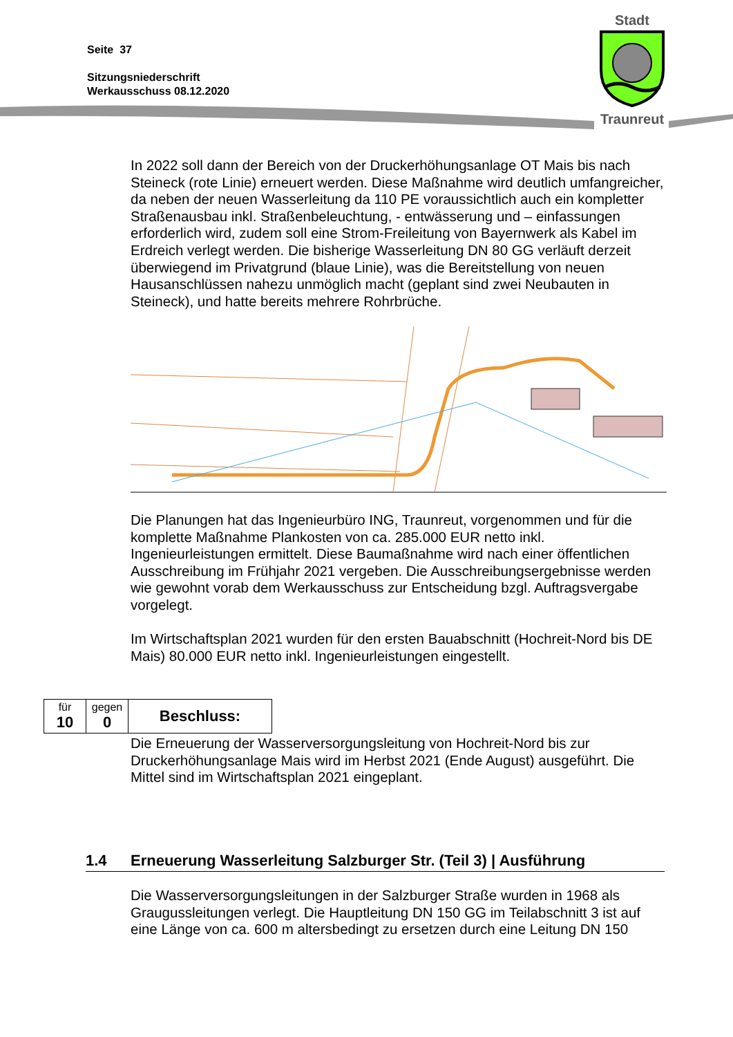Seite 37
Sitzungsniederschrift
Werkausschuss 08.12.2020
Stadt
Traunreut
In 2022 soll dann der Bereich von der Druckerhöhungsanlage OT Mais bis nach Steineck (rote Linie) erneuert werden. Diese Maßnahme wird deutlich umfangreicher, da neben der neuen Wasserleitung da 110 PE voraussichtlich auch ein kompletter Straßenausbau inkl. Straßenbeleuchtung, - entwässerung und – einfassungen erforderlich wird, zudem soll eine Strom-Freileitung von Bayernwerk als Kabel im Erdreich verlegt werden. Die bisherige Wasserleitung DN 80 GG verläuft derzeit überwiegend im Privatgrund (blaue Linie), was die Bereitstellung von neuen Hausanschlüssen nahezu unmöglich macht (geplant sind zwei Neubauten in Steineck), und hatte bereits mehrere Rohrbrüche.
Die Planungen hat das Ingenieurbüro ING, Traunreut, vorgenommen und für die komplette Maßnahme Plankosten von ca. 285.000 EUR netto inkl. Ingenieurleistungen ermittelt. Diese Baumaßnahme wird nach einer öffentlichen Ausschreibung im Frühjahr 2021 vergeben. Die Ausschreibungsergebnisse werden wie gewohnt vorab dem Werkausschuss zur Entscheidung bzgl. Auftragsvergabe vorgelegt.
Im Wirtschaftsplan 2021 wurden für den ersten Bauabschnitt (Hochreit-Nord bis DE Mais) 80.000 EUR netto inkl. Ingenieurleistungen eingestellt.
| für 10 | gegen 0 | Beschluss: |
Die Erneuerung der Wasserversorgungsleitung von Hochreit-Nord bis zur Druckerhöhungsanlage Mais wird im Herbst 2021 (Ende August) ausgeführt. Die Mittel sind im Wirtschaftsplan 2021 eingeplant.
1.4 Erneuerung Wasserleitung Salzburger Str. (Teil 3) | Ausführung
Die Wasserversorgungsleitungen in der Salzburger Straße wurden in 1968 als Graugussleitungen verlegt. Die Hauptleitung DN 150 GG im Teilabschnitt 3 ist auf eine Länge von ca. 600 m altersbedingt zu ersetzen durch eine Leitung DN 150